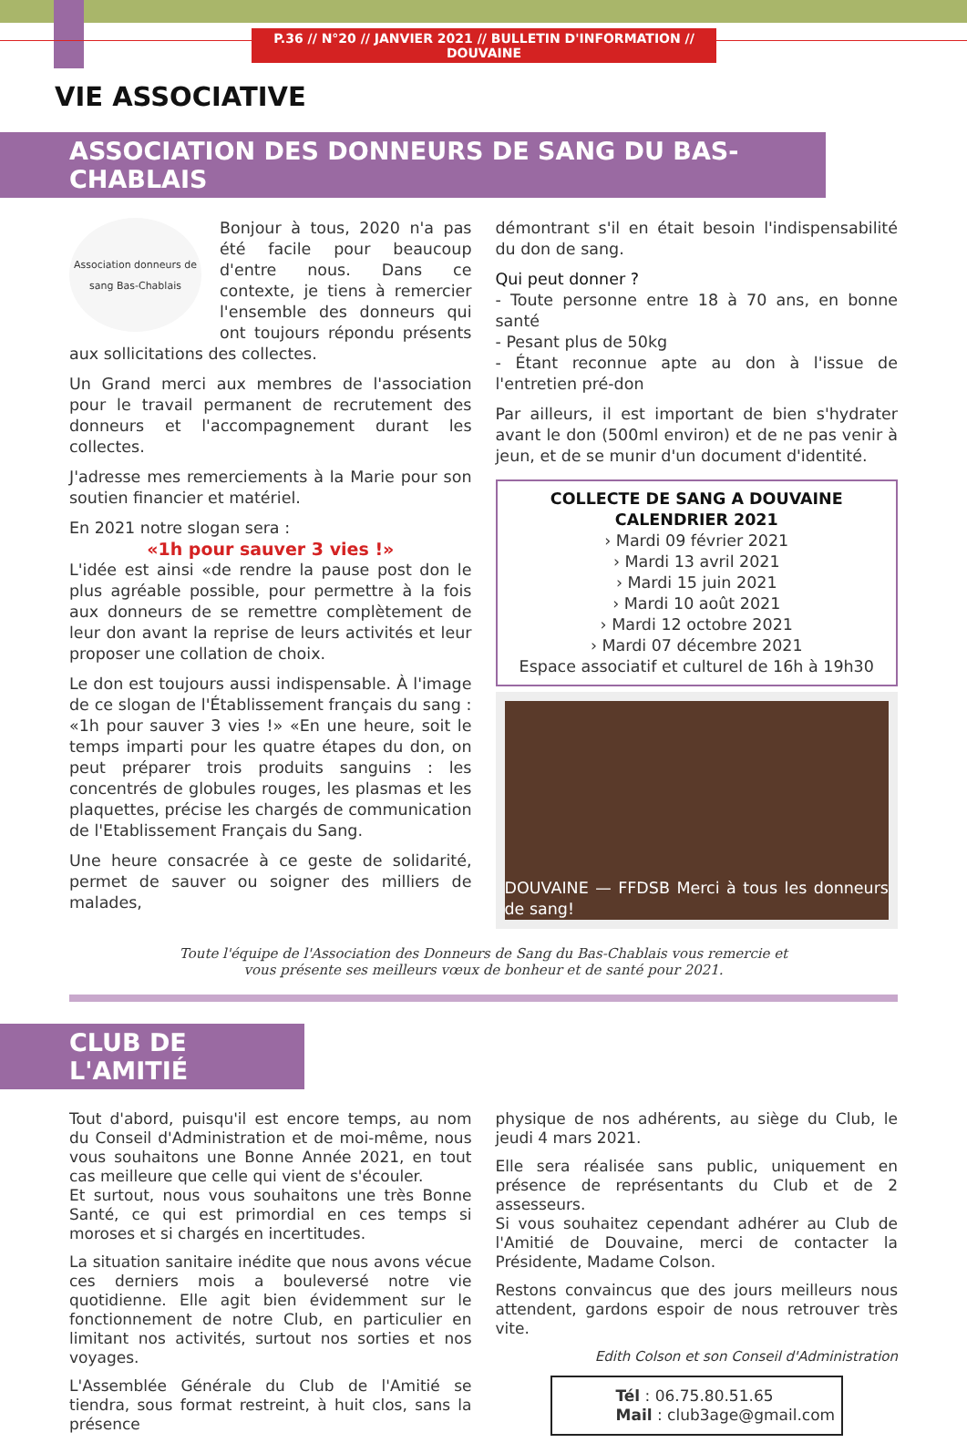P.36 // N°20 // JANVIER 2021 // BULLETIN D'INFORMATION // DOUVAINE
VIE ASSOCIATIVE
ASSOCIATION DES DONNEURS DE SANG DU BAS-CHABLAIS
Association donneurs de sang Bas-Chablais
Bonjour à tous, 2020 n'a pas été facile pour beaucoup d'entre nous. Dans ce contexte, je tiens à remercier l'ensemble des donneurs qui ont toujours répondu présents aux sollicitations des collectes.
Un Grand merci aux membres de l'association pour le travail permanent de recrutement des donneurs et l'accompagnement durant les collectes.
J'adresse mes remerciements à la Marie pour son soutien financier et matériel.
En 2021 notre slogan sera :
«1h pour sauver 3 vies !»
L'idée est ainsi «de rendre la pause post don le plus agréable possible, pour permettre à la fois aux donneurs de se remettre complètement de leur don avant la reprise de leurs activités et leur proposer une collation de choix.
Le don est toujours aussi indispensable. À l'image de ce slogan de l'Établissement français du sang : «1h pour sauver 3 vies !» «En une heure, soit le temps imparti pour les quatre étapes du don, on peut préparer trois produits sanguins : les concentrés de globules rouges, les plasmas et les plaquettes, précise les chargés de communication de l'Etablissement Français du Sang.
Une heure consacrée à ce geste de solidarité, permet de sauver ou soigner des milliers de malades,
démontrant s'il en était besoin l'indispensabilité du don de sang.
Qui peut donner ?
- Toute personne entre 18 à 70 ans, en bonne santé
- Pesant plus de 50kg
- Étant reconnue apte au don à l'issue de l'entretien pré-don
Par ailleurs, il est important de bien s'hydrater avant le don (500ml environ) et de ne pas venir à jeun, et de se munir d'un document d'identité.
COLLECTE DE SANG A DOUVAINE
CALENDRIER 2021
› Mardi 09 février 2021
› Mardi 13 avril 2021
› Mardi 15 juin 2021
› Mardi 10 août 2021
› Mardi 12 octobre 2021
› Mardi 07 décembre 2021
Espace associatif et culturel de 16h à 19h30
DOUVAINE — FFDSB Merci à tous les donneurs de sang!
Toute l'équipe de l'Association des Donneurs de Sang du Bas-Chablais vous remercie et
vous présente ses meilleurs vœux de bonheur et de santé pour 2021.
CLUB DE L'AMITIÉ
Tout d'abord, puisqu'il est encore temps, au nom du Conseil d'Administration et de moi-même, nous vous souhaitons une Bonne Année 2021, en tout cas meilleure que celle qui vient de s'écouler.
Et surtout, nous vous souhaitons une très Bonne Santé, ce qui est primordial en ces temps si moroses et si chargés en incertitudes.
La situation sanitaire inédite que nous avons vécue ces derniers mois a bouleversé notre vie quotidienne. Elle agit bien évidemment sur le fonctionnement de notre Club, en particulier en limitant nos activités, surtout nos sorties et nos voyages.
L'Assemblée Générale du Club de l'Amitié se tiendra, sous format restreint, à huit clos, sans la présence
physique de nos adhérents, au siège du Club, le jeudi 4 mars 2021.
Elle sera réalisée sans public, uniquement en présence de représentants du Club et de 2 assesseurs.
Si vous souhaitez cependant adhérer au Club de l'Amitié de Douvaine, merci de contacter la Présidente, Madame Colson.
Restons convaincus que des jours meilleurs nous attendent, gardons espoir de nous retrouver très vite.
Edith Colson et son Conseil d'Administration
Tél : 06.75.80.51.65
Mail : club3age@gmail.com